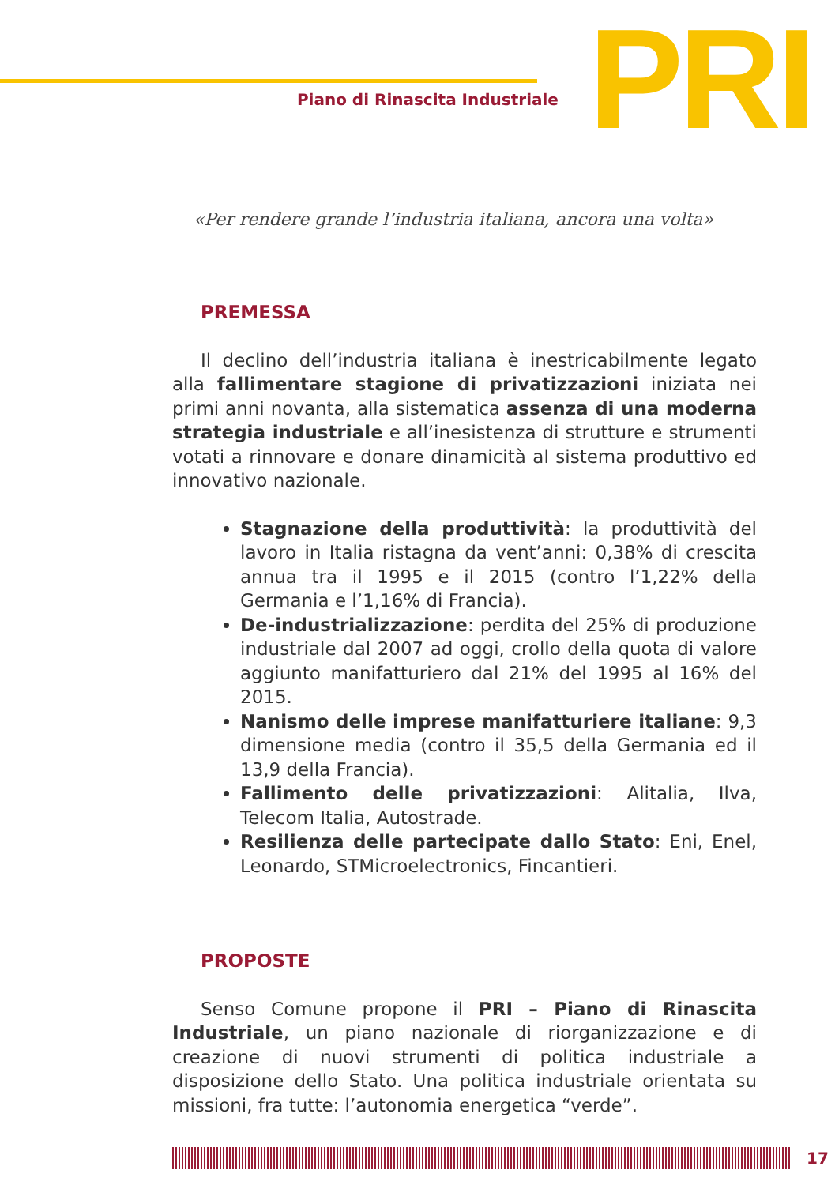Piano di Rinascita Industriale
PRI
«Per rendere grande l’industria italiana, ancora una volta»
PREMESSA
Il declino dell’industria italiana è inestricabilmente legato alla fallimentare stagione di privatizzazioni iniziata nei primi anni novanta, alla sistematica assenza di una moderna strategia industriale e all’inesistenza di strutture e strumenti votati a rinnovare e donare dinamicità al sistema produttivo ed innovativo nazionale.
Stagnazione della produttività: la produttività del lavoro in Italia ristagna da vent’anni: 0,38% di crescita annua tra il 1995 e il 2015 (contro l’1,22% della Germania e l’1,16% di Francia).
De-industrializzazione: perdita del 25% di produzione industriale dal 2007 ad oggi, crollo della quota di valore aggiunto manifatturiero dal 21% del 1995 al 16% del 2015.
Nanismo delle imprese manifatturiere italiane: 9,3 dimensione media (contro il 35,5 della Germania ed il 13,9 della Francia).
Fallimento delle privatizzazioni: Alitalia, Ilva, Telecom Italia, Autostrade.
Resilienza delle partecipate dallo Stato: Eni, Enel, Leonardo, STMicroelectronics, Fincantieri.
PROPOSTE
Senso Comune propone il PRI – Piano di Rinascita Industriale, un piano nazionale di riorganizzazione e di creazione di nuovi strumenti di politica industriale a disposizione dello Stato. Una politica industriale orientata su missioni, fra tutte: l’autonomia energetica “verde”.
17